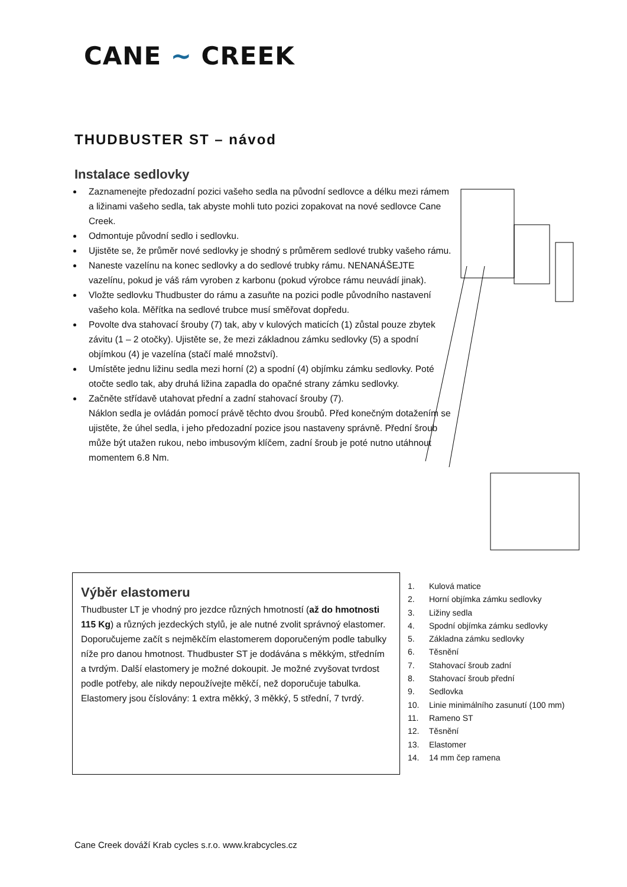CANE ~ CREEK
THUDBUSTER ST – návod
Instalace sedlovky
Zaznamenejte předozadní pozici vašeho sedla na původní sedlovce a délku mezi rámem a ližinami vašeho sedla, tak abyste mohli tuto pozici zopakovat na nové sedlovce Cane Creek.
Odmontuje původní sedlo i sedlovku.
Ujistěte se, že průměr nové sedlovky je shodný s průměrem sedlové trubky vašeho rámu.
Naneste vazelínu na konec sedlovky a do sedlové trubky rámu. NENANÁŠEJTE vazelínu, pokud je váš rám vyroben z karbonu (pokud výrobce rámu neuvádí jinak).
Vložte sedlovku Thudbuster do rámu a zasuňte na pozici podle původního nastavení vašeho kola. Měřítka na sedlové trubce musí směřovat dopředu.
Povolte dva stahovací šrouby (7) tak, aby v kulových maticích (1) zůstal pouze zbytek závitu (1 – 2 otočky). Ujistěte se, že mezi základnou zámku sedlovky (5) a spodní objímkou (4) je vazelína (stačí malé množství).
Umístěte jednu ližinu sedla mezi horní (2) a spodní (4) objímku zámku sedlovky. Poté otočte sedlo tak, aby druhá ližina zapadla do opačné strany zámku sedlovky.
Začněte střídavě utahovat přední a zadní stahovací šrouby (7).
Náklon sedla je ovládán pomocí právě těchto dvou šroubů. Před konečným dotažením se ujistěte, že úhel sedla, i jeho předozadní pozice jsou nastaveny správně. Přední šroub může být utažen rukou, nebo imbusovým klíčem, zadní šroub je poté nutno utáhnout momentem 6.8 Nm.
Výběr elastomeru
Thudbuster LT je vhodný pro jezdce různých hmotností (až do hmotnosti 115 Kg) a různých jezdeckých stylů, je ale nutné zvolit správnoý elastomer. Doporučujeme začít s nejměkčím elastomerem doporučeným podle tabulky níže pro danou hmotnost. Thudbuster ST je dodávána s měkkým, středním a tvrdým. Další elastomery je možné dokoupit. Je možné zvyšovat tvrdost podle potřeby, ale nikdy nepoužívejte měkčí, než doporučuje tabulka. Elastomery jsou číslovány: 1 extra měkký, 3 měkký, 5 střední, 7 tvrdý.
1. Kulová matice
2. Horní objímka zámku sedlovky
3. Ližiny sedla
4. Spodní objímka zámku sedlovky
5. Základna zámku sedlovky
6. Těsnění
7. Stahovací šroub zadní
8. Stahovací šroub přední
9. Sedlovka
10. Linie minimálního zasunutí (100 mm)
11. Rameno ST
12. Těsnění
13. Elastomer
14. 14 mm čep ramena
Cane Creek dováží Krab cycles s.r.o. www.krabcycles.cz